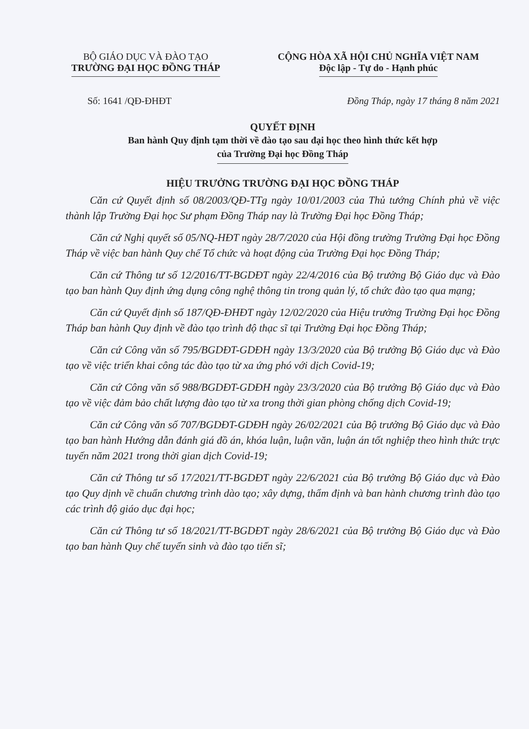BỘ GIÁO DỤC VÀ ĐÀO TẠO
TRƯỜNG ĐẠI HỌC ĐỒNG THÁP
CỘNG HÒA XÃ HỘI CHỦ NGHĨA VIỆT NAM
Độc lập - Tự do - Hạnh phúc
Số: 1641 /QĐ-ĐHĐT Đồng Tháp, ngày 17 tháng 8 năm 2021
QUYẾT ĐỊNH
Ban hành Quy định tạm thời về đào tạo sau đại học theo hình thức kết hợp
của Trường Đại học Đồng Tháp
HIỆU TRƯỞNG TRƯỜNG ĐẠI HỌC ĐỒNG THÁP
Căn cứ Quyết định số 08/2003/QĐ-TTg ngày 10/01/2003 của Thủ tướng Chính phủ về việc thành lập Trường Đại học Sư phạm Đồng Tháp nay là Trường Đại học Đồng Tháp;
Căn cứ Nghị quyết số 05/NQ-HĐT ngày 28/7/2020 của Hội đồng trường Trường Đại học Đồng Tháp về việc ban hành Quy chế Tổ chức và hoạt động của Trường Đại học Đồng Tháp;
Căn cứ Thông tư số 12/2016/TT-BGDĐT ngày 22/4/2016 của Bộ trưởng Bộ Giáo dục và Đào tạo ban hành Quy định ứng dụng công nghệ thông tin trong quản lý, tổ chức đào tạo qua mạng;
Căn cứ Quyết định số 187/QĐ-ĐHĐT ngày 12/02/2020 của Hiệu trưởng Trường Đại học Đồng Tháp ban hành Quy định về đào tạo trình độ thạc sĩ tại Trường Đại học Đồng Tháp;
Căn cứ Công văn số 795/BGDĐT-GDĐH ngày 13/3/2020 của Bộ trưởng Bộ Giáo dục và Đào tạo về việc triển khai công tác đào tạo từ xa ứng phó với dịch Covid-19;
Căn cứ Công văn số 988/BGDĐT-GDĐH ngày 23/3/2020 của Bộ trưởng Bộ Giáo dục và Đào tạo về việc đảm bảo chất lượng đào tạo từ xa trong thời gian phòng chống dịch Covid-19;
Căn cứ Công văn số 707/BGDĐT-GDĐH ngày 26/02/2021 của Bộ trưởng Bộ Giáo dục và Đào tạo ban hành Hướng dẫn đánh giá đồ án, khóa luận, luận văn, luận án tốt nghiệp theo hình thức trực tuyến năm 2021 trong thời gian dịch Covid-19;
Căn cứ Thông tư số 17/2021/TT-BGDĐT ngày 22/6/2021 của Bộ trưởng Bộ Giáo dục và Đào tạo Quy dịnh về chuẩn chương trình dào tạo; xây dựng, thẩm định và ban hành chương trình đào tạo các trình độ giáo dục đại học;
Căn cứ Thông tư số 18/2021/TT-BGDĐT ngày 28/6/2021 của Bộ trưởng Bộ Giáo dục và Đào tạo ban hành Quy chế tuyển sinh và đào tạo tiến sĩ;